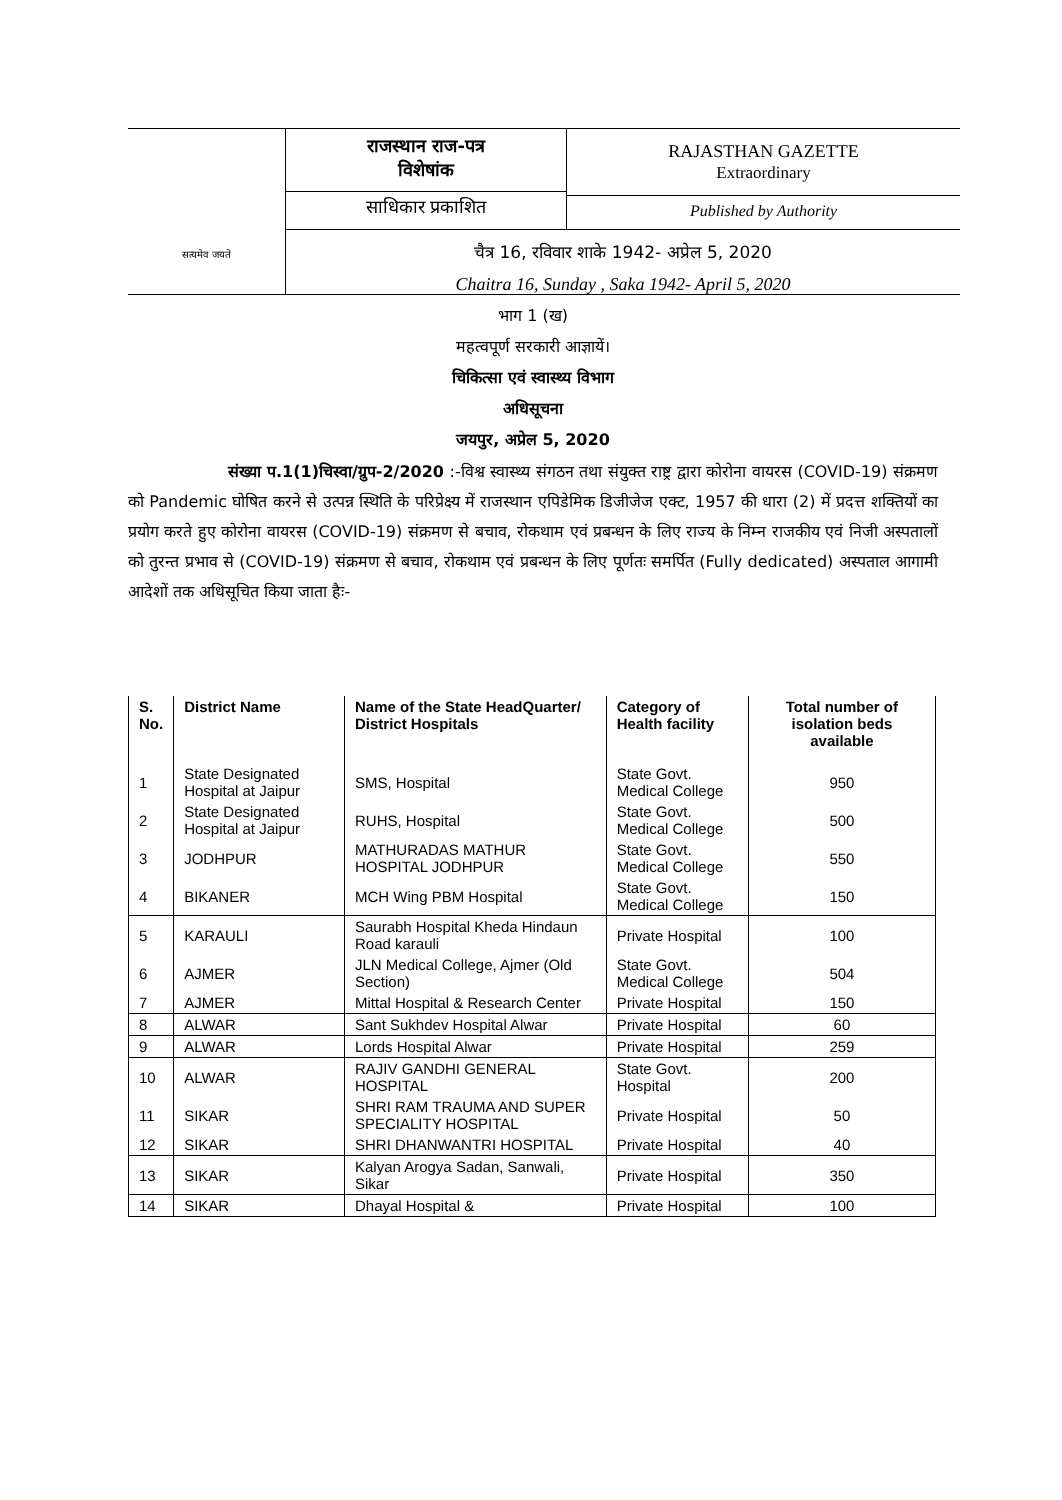सत्यमेव जयते
राजस्थान राज-पत्र
विशेषांक
साधिकार प्रकाशित
RAJASTHAN GAZETTE
Extraordinary
Published by Authority
चैत्र 16, रविवार शाके 1942- अप्रेल 5, 2020
Chaitra 16, Sunday , Saka 1942- April 5, 2020
भाग 1 (ख)
महत्वपूर्ण सरकारी आज्ञायें।
चिकित्सा एवं स्वास्थ्य विभाग
अधिसूचना
जयपुर, अप्रेल 5, 2020
संख्या प.1(1)चिस्वा/ग्रुप-2/2020 :-विश्व स्वास्थ्य संगठन तथा संयुक्त राष्ट्र द्वारा कोरोना वायरस (COVID-19) संक्रमण को Pandemic घोषित करने से उत्पन्न स्थिति के परिप्रेक्ष्य में राजस्थान एपिडेमिक डिजीजेज एक्ट, 1957 की धारा (2) में प्रदत्त शक्तियों का प्रयोग करते हुए कोरोना वायरस (COVID-19) संक्रमण से बचाव, रोकथाम एवं प्रबन्धन के लिए राज्य के निम्न राजकीय एवं निजी अस्पतालों को तुरन्त प्रभाव से (COVID-19) संक्रमण से बचाव, रोकथाम एवं प्रबन्धन के लिए पूर्णतः समर्पित (Fully dedicated) अस्पताल आगामी आदेशों तक अधिसूचित किया जाता हैः-
| S. No. | District Name | Name of the State HeadQuarter/ District Hospitals | Category of Health facility | Total number of isolation beds available |
| --- | --- | --- | --- | --- |
| 1 | State Designated Hospital at Jaipur | SMS, Hospital | State Govt. Medical College | 950 |
| 2 | State Designated Hospital at Jaipur | RUHS, Hospital | State Govt. Medical College | 500 |
| 3 | JODHPUR | MATHURADAS MATHUR HOSPITAL JODHPUR | State Govt. Medical College | 550 |
| 4 | BIKANER | MCH Wing PBM Hospital | State Govt. Medical College | 150 |
| 5 | KARAULI | Saurabh Hospital Kheda Hindaun Road karauli | Private Hospital | 100 |
| 6 | AJMER | JLN Medical College, Ajmer (Old Section) | State Govt. Medical College | 504 |
| 7 | AJMER | Mittal Hospital & Research Center | Private Hospital | 150 |
| 8 | ALWAR | Sant Sukhdev Hospital Alwar | Private Hospital | 60 |
| 9 | ALWAR | Lords Hospital Alwar | Private Hospital | 259 |
| 10 | ALWAR | RAJIV GANDHI GENERAL HOSPITAL | State Govt. Hospital | 200 |
| 11 | SIKAR | SHRI RAM TRAUMA AND SUPER SPECIALITY HOSPITAL | Private Hospital | 50 |
| 12 | SIKAR | SHRI DHANWANTRI HOSPITAL | Private Hospital | 40 |
| 13 | SIKAR | Kalyan Arogya Sadan, Sanwali, Sikar | Private Hospital | 350 |
| 14 | SIKAR | Dhayal Hospital & | Private Hospital | 100 |